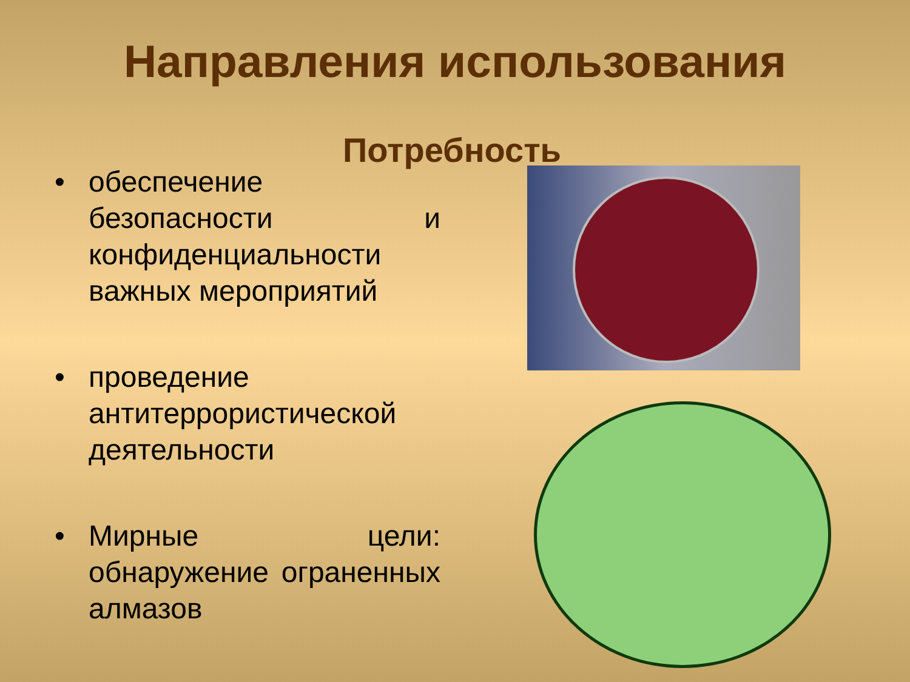Направления использования
Потребность
• обеспечение безопасности и конфиденциальности важных мероприятий
• проведение антитеррористической деятельности
• Мирные цели: обнаружение ограненных алмазов